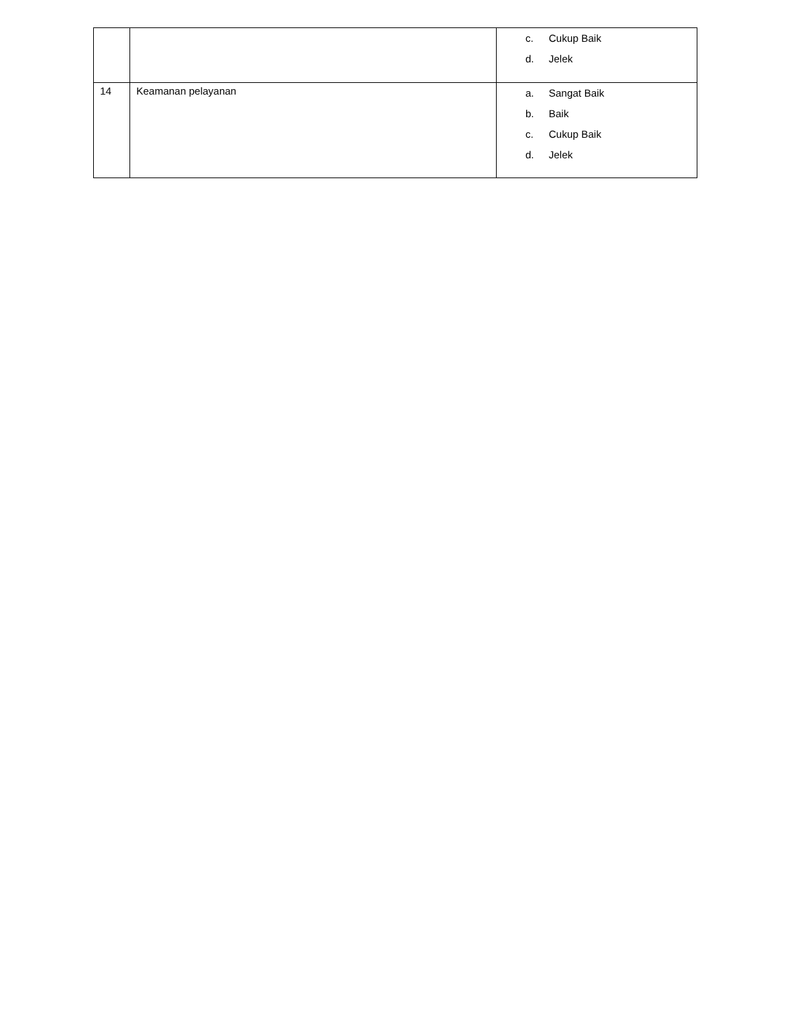| | | c. Cukup Baik d. Jelek |
| 14 | Keamanan pelayanan | a. Sangat Baik b. Baik c. Cukup Baik d. Jelek |